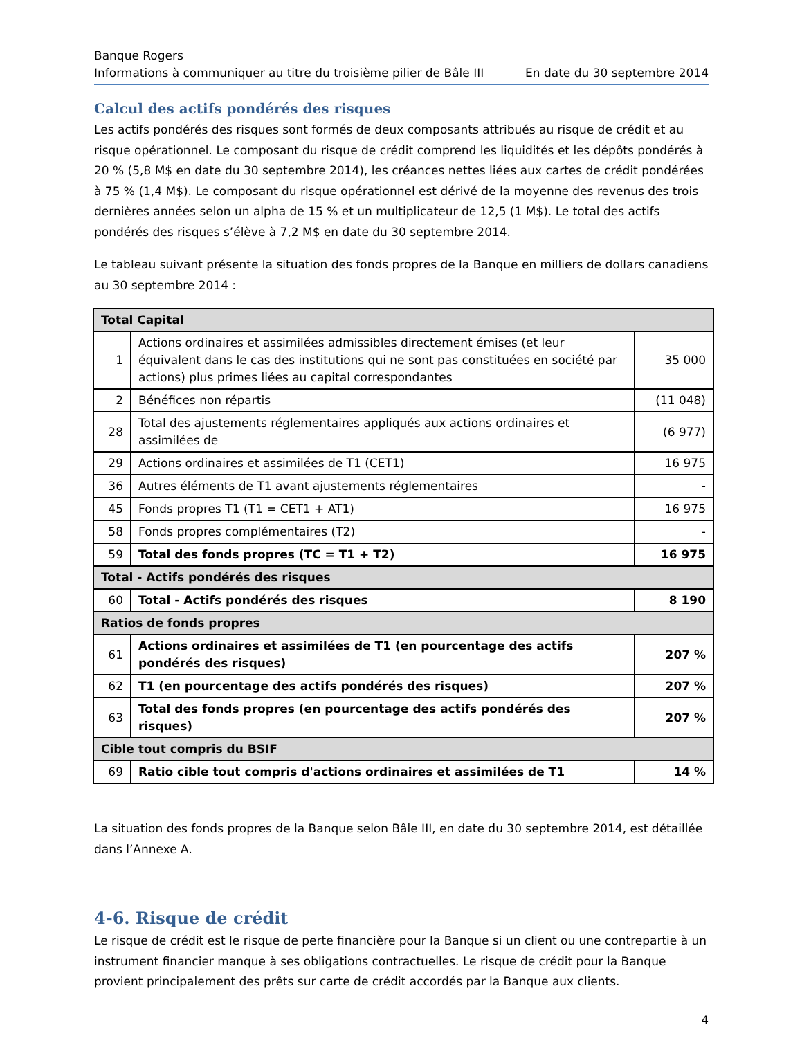Banque Rogers
Informations à communiquer au titre du troisième pilier de Bâle III En date du 30 septembre 2014
Calcul des actifs pondérés des risques
Les actifs pondérés des risques sont formés de deux composants attribués au risque de crédit et au risque opérationnel. Le composant du risque de crédit comprend les liquidités et les dépôts pondérés à 20 % (5,8 M$ en date du 30 septembre 2014), les créances nettes liées aux cartes de crédit pondérées à 75 % (1,4 M$). Le composant du risque opérationnel est dérivé de la moyenne des revenus des trois dernières années selon un alpha de 15 % et un multiplicateur de 12,5 (1 M$). Le total des actifs pondérés des risques s’élève à 7,2 M$ en date du 30 septembre 2014.
Le tableau suivant présente la situation des fonds propres de la Banque en milliers de dollars canadiens au 30 septembre 2014 :
| Total Capital | | |
| --- | --- | --- |
| 1 | Actions ordinaires et assimilées admissibles directement émises (et leur équivalent dans le cas des institutions qui ne sont pas constituées en société par actions) plus primes liées au capital correspondantes | 35 000 |
| 2 | Bénéfices non répartis | (11 048) |
| 28 | Total des ajustements réglementaires appliqués aux actions ordinaires et assimilées de | (6 977) |
| 29 | Actions ordinaires et assimilées de T1 (CET1) | 16 975 |
| 36 | Autres éléments de T1 avant ajustements réglementaires | - |
| 45 | Fonds propres T1 (T1 = CET1 + AT1) | 16 975 |
| 58 | Fonds propres complémentaires (T2) | - |
| 59 | Total des fonds propres (TC = T1 + T2) | 16 975 |
| Total - Actifs pondérés des risques | | |
| 60 | Total - Actifs pondérés des risques | 8 190 |
| Ratios de fonds propres | | |
| 61 | Actions ordinaires et assimilées de T1 (en pourcentage des actifs pondérés des risques) | 207 % |
| 62 | T1 (en pourcentage des actifs pondérés des risques) | 207 % |
| 63 | Total des fonds propres (en pourcentage des actifs pondérés des risques) | 207 % |
| Cible tout compris du BSIF | | |
| 69 | Ratio cible tout compris d'actions ordinaires et assimilées de T1 | 14 % |
La situation des fonds propres de la Banque selon Bâle III, en date du 30 septembre 2014, est détaillée dans l’Annexe A.
4-6. Risque de crédit
Le risque de crédit est le risque de perte financière pour la Banque si un client ou une contrepartie à un instrument financier manque à ses obligations contractuelles. Le risque de crédit pour la Banque provient principalement des prêts sur carte de crédit accordés par la Banque aux clients.
4